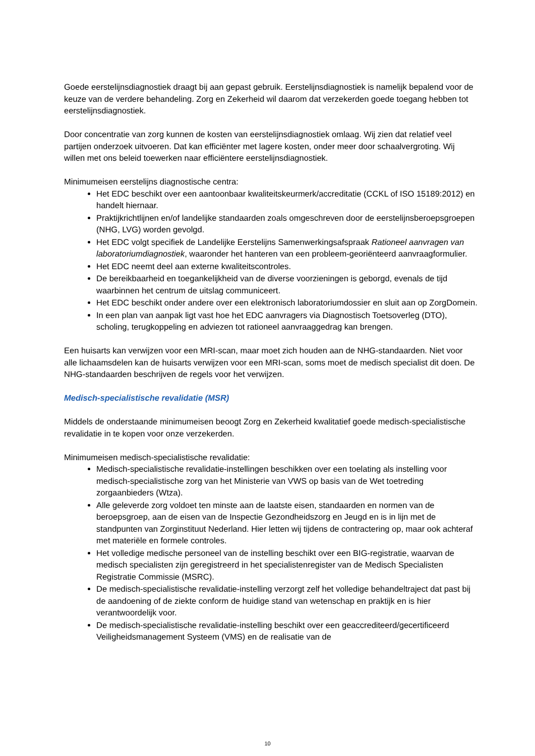Goede eerstelijnsdiagnostiek draagt bij aan gepast gebruik. Eerstelijnsdiagnostiek is namelijk bepalend voor de keuze van de verdere behandeling. Zorg en Zekerheid wil daarom dat verzekerden goede toegang hebben tot eerstelijnsdiagnostiek.
Door concentratie van zorg kunnen de kosten van eerstelijnsdiagnostiek omlaag. Wij zien dat relatief veel partijen onderzoek uitvoeren. Dat kan efficiënter met lagere kosten, onder meer door schaalvergroting. Wij willen met ons beleid toewerken naar efficiëntere eerstelijnsdiagnostiek.
Minimumeisen eerstelijns diagnostische centra:
Het EDC beschikt over een aantoonbaar kwaliteitskeurmerk/accreditatie (CCKL of ISO 15189:2012) en handelt hiernaar.
Praktijkrichtlijnen en/of landelijke standaarden zoals omgeschreven door de eerstelijnsberoepsgroepen (NHG, LVG) worden gevolgd.
Het EDC volgt specifiek de Landelijke Eerstelijns Samenwerkingsafspraak Rationeel aanvragen van laboratoriumdiagnostiek, waaronder het hanteren van een probleem-georiënteerd aanvraagformulier.
Het EDC neemt deel aan externe kwaliteitscontroles.
De bereikbaarheid en toegankelijkheid van de diverse voorzieningen is geborgd, evenals de tijd waarbinnen het centrum de uitslag communiceert.
Het EDC beschikt onder andere over een elektronisch laboratoriumdossier en sluit aan op ZorgDomein.
In een plan van aanpak ligt vast hoe het EDC aanvragers via Diagnostisch Toetsoverleg (DTO), scholing, terugkoppeling en adviezen tot rationeel aanvraaggedrag kan brengen.
Een huisarts kan verwijzen voor een MRI-scan, maar moet zich houden aan de NHG-standaarden. Niet voor alle lichaamsdelen kan de huisarts verwijzen voor een MRI-scan, soms moet de medisch specialist dit doen. De NHG-standaarden beschrijven de regels voor het verwijzen.
Medisch-specialistische revalidatie (MSR)
Middels de onderstaande minimumeisen beoogt Zorg en Zekerheid kwalitatief goede medisch-specialistische revalidatie in te kopen voor onze verzekerden.
Minimumeisen medisch-specialistische revalidatie:
Medisch-specialistische revalidatie-instellingen beschikken over een toelating als instelling voor medisch-specialistische zorg van het Ministerie van VWS op basis van de Wet toetreding zorgaanbieders (Wtza).
Alle geleverde zorg voldoet ten minste aan de laatste eisen, standaarden en normen van de beroepsgroep, aan de eisen van de Inspectie Gezondheidszorg en Jeugd en is in lijn met de standpunten van Zorginstituut Nederland. Hier letten wij tijdens de contractering op, maar ook achteraf met materiële en formele controles.
Het volledige medische personeel van de instelling beschikt over een BIG-registratie, waarvan de medisch specialisten zijn geregistreerd in het specialistenregister van de Medisch Specialisten Registratie Commissie (MSRC).
De medisch-specialistische revalidatie-instelling verzorgt zelf het volledige behandeltraject dat past bij de aandoening of de ziekte conform de huidige stand van wetenschap en praktijk en is hier verantwoordelijk voor.
De medisch-specialistische revalidatie-instelling beschikt over een geaccrediteerd/gecertificeerd Veiligheidsmanagement Systeem (VMS) en de realisatie van de
10